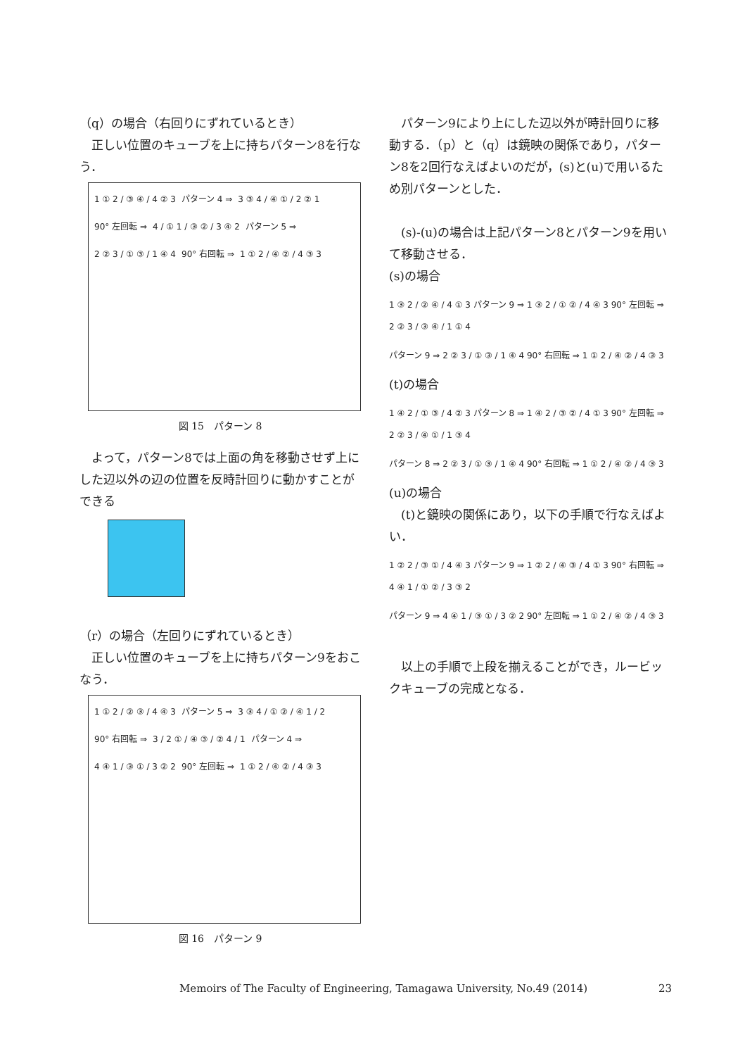（q）の場合（右回りにずれているとき）
　正しい位置のキューブを上に持ちパターン8を行なう．
1 ① 2 / ③ ④ / 4 ② 3 パターン 4 ⇒ 3 ③ 4 / ④ ① / 2 ② 1 90° 左回転 ⇒ 4 / ① 1 / ③ ② / 3 ④ 2 パターン 5 ⇒ 2 ② 3 / ① ③ / 1 ④ 4 90° 右回転 ⇒ 1 ① 2 / ④ ② / 4 ③ 3
図 15　パターン 8
　よって，パターン8では上面の角を移動させず上にした辺以外の辺の位置を反時計回りに動かすことができる
（r）の場合（左回りにずれているとき）
　正しい位置のキューブを上に持ちパターン9をおこなう．
1 ① 2 / ② ③ / 4 ④ 3 パターン 5 ⇒ 3 ③ 4 / ① ② / ④ 1 / 2 90° 右回転 ⇒ 3 / 2 ① / ④ ③ / ② 4 / 1 パターン 4 ⇒ 4 ④ 1 / ③ ① / 3 ② 2 90° 左回転 ⇒ 1 ① 2 / ④ ② / 4 ③ 3
図 16　パターン 9
　パターン9により上にした辺以外が時計回りに移動する．（p）と（q）は鏡映の関係であり，パターン8を2回行なえばよいのだが，(s)と(u)で用いるため別パターンとした．
　(s)-(u)の場合は上記パターン8とパターン9を用いて移動させる．
(s)の場合
1 ③ 2 / ② ④ / 4 ① 3 パターン 9 ⇒ 1 ③ 2 / ① ② / 4 ④ 3 90° 左回転 ⇒ 2 ② 3 / ③ ④ / 1 ① 4
パターン 9 ⇒ 2 ② 3 / ① ③ / 1 ④ 4 90° 右回転 ⇒ 1 ① 2 / ④ ② / 4 ③ 3
(t)の場合
1 ④ 2 / ① ③ / 4 ② 3 パターン 8 ⇒ 1 ④ 2 / ③ ② / 4 ① 3 90° 左回転 ⇒ 2 ② 3 / ④ ① / 1 ③ 4
パターン 8 ⇒ 2 ② 3 / ① ③ / 1 ④ 4 90° 右回転 ⇒ 1 ① 2 / ④ ② / 4 ③ 3
(u)の場合
　(t)と鏡映の関係にあり，以下の手順で行なえばよい．
1 ② 2 / ③ ① / 4 ④ 3 パターン 9 ⇒ 1 ② 2 / ④ ③ / 4 ① 3 90° 右回転 ⇒ 4 ④ 1 / ① ② / 3 ③ 2
パターン 9 ⇒ 4 ④ 1 / ③ ① / 3 ② 2 90° 左回転 ⇒ 1 ① 2 / ④ ② / 4 ③ 3
　以上の手順で上段を揃えることができ，ルービックキューブの完成となる．
Memoirs of The Faculty of Engineering, Tamagawa University, No.49 (2014) 23